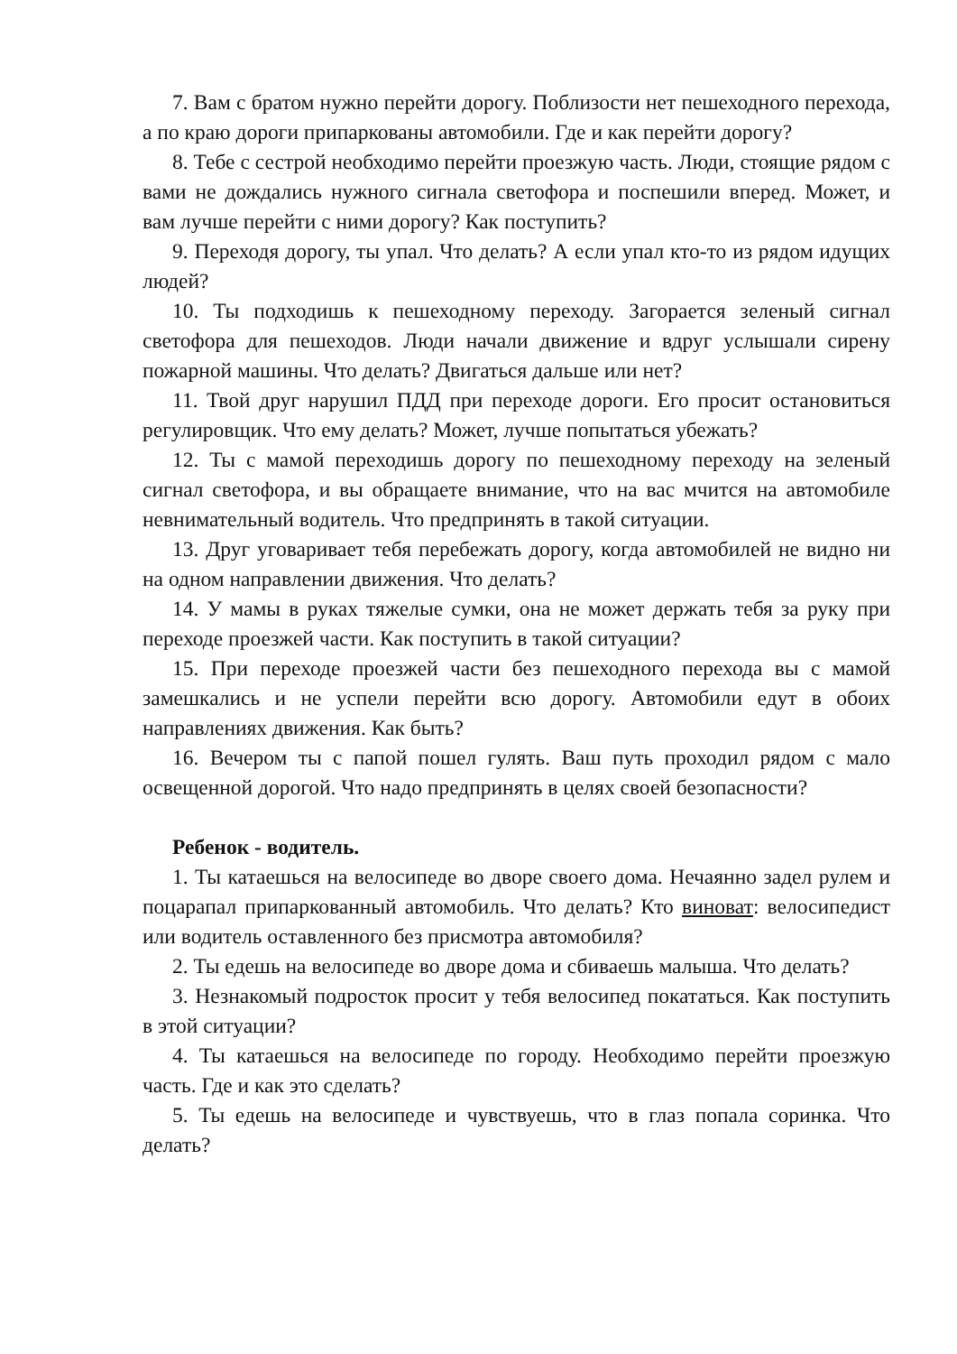7. Вам с братом нужно перейти дорогу. Поблизости нет пешеходного перехода, а по краю дороги припаркованы автомобили. Где и как перейти дорогу?
8. Тебе с сестрой необходимо перейти проезжую часть. Люди, стоящие рядом с вами не дождались нужного сигнала светофора и поспешили вперед. Может, и вам лучше перейти с ними дорогу? Как поступить?
9. Переходя дорогу, ты упал. Что делать? А если упал кто-то из рядом идущих людей?
10. Ты подходишь к пешеходному переходу. Загорается зеленый сигнал светофора для пешеходов. Люди начали движение и вдруг услышали сирену пожарной машины. Что делать? Двигаться дальше или нет?
11. Твой друг нарушил ПДД при переходе дороги. Его просит остановиться регулировщик. Что ему делать? Может, лучше попытаться убежать?
12. Ты с мамой переходишь дорогу по пешеходному переходу на зеленый сигнал светофора, и вы обращаете внимание, что на вас мчится на автомобиле невнимательный водитель. Что предпринять в такой ситуации.
13. Друг уговаривает тебя перебежать дорогу, когда автомобилей не видно ни на одном направлении движения. Что делать?
14. У мамы в руках тяжелые сумки, она не может держать тебя за руку при переходе проезжей части. Как поступить в такой ситуации?
15. При переходе проезжей части без пешеходного перехода вы с мамой замешкались и не успели перейти всю дорогу. Автомобили едут в обоих направлениях движения. Как быть?
16. Вечером ты с папой пошел гулять. Ваш путь проходил рядом с мало освещенной дорогой. Что надо предпринять в целях своей безопасности?
Ребенок - водитель.
1. Ты катаешься на велосипеде во дворе своего дома. Нечаянно задел рулем и поцарапал припаркованный автомобиль. Что делать? Кто виноват: велосипедист или водитель оставленного без присмотра автомобиля?
2. Ты едешь на велосипеде во дворе дома и сбиваешь малыша. Что делать?
3. Незнакомый подросток просит у тебя велосипед покататься. Как поступить в этой ситуации?
4. Ты катаешься на велосипеде по городу. Необходимо перейти проезжую часть. Где и как это сделать?
5. Ты едешь на велосипеде и чувствуешь, что в глаз попала соринка. Что делать?